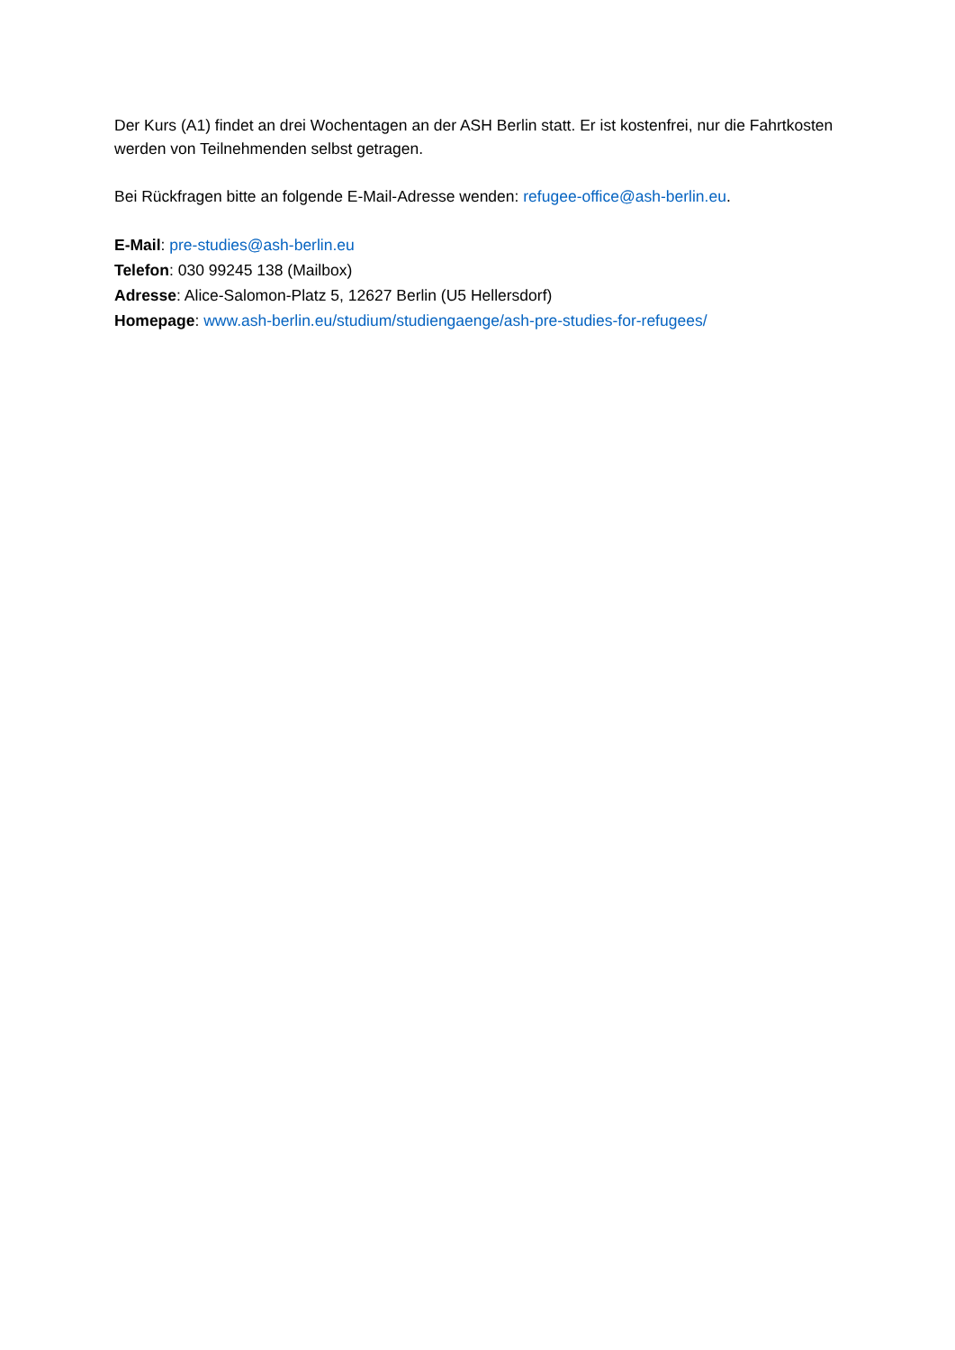Der Kurs (A1) findet an drei Wochentagen an der ASH Berlin statt. Er ist kostenfrei, nur die Fahrtkosten werden von Teilnehmenden selbst getragen.
Bei Rückfragen bitte an folgende E-Mail-Adresse wenden: refugee-office@ash-berlin.eu.
E-Mail: pre-studies@ash-berlin.eu
Telefon: 030 99245 138 (Mailbox)
Adresse: Alice-Salomon-Platz 5, 12627 Berlin (U5 Hellersdorf)
Homepage: www.ash-berlin.eu/studium/studiengaenge/ash-pre-studies-for-refugees/